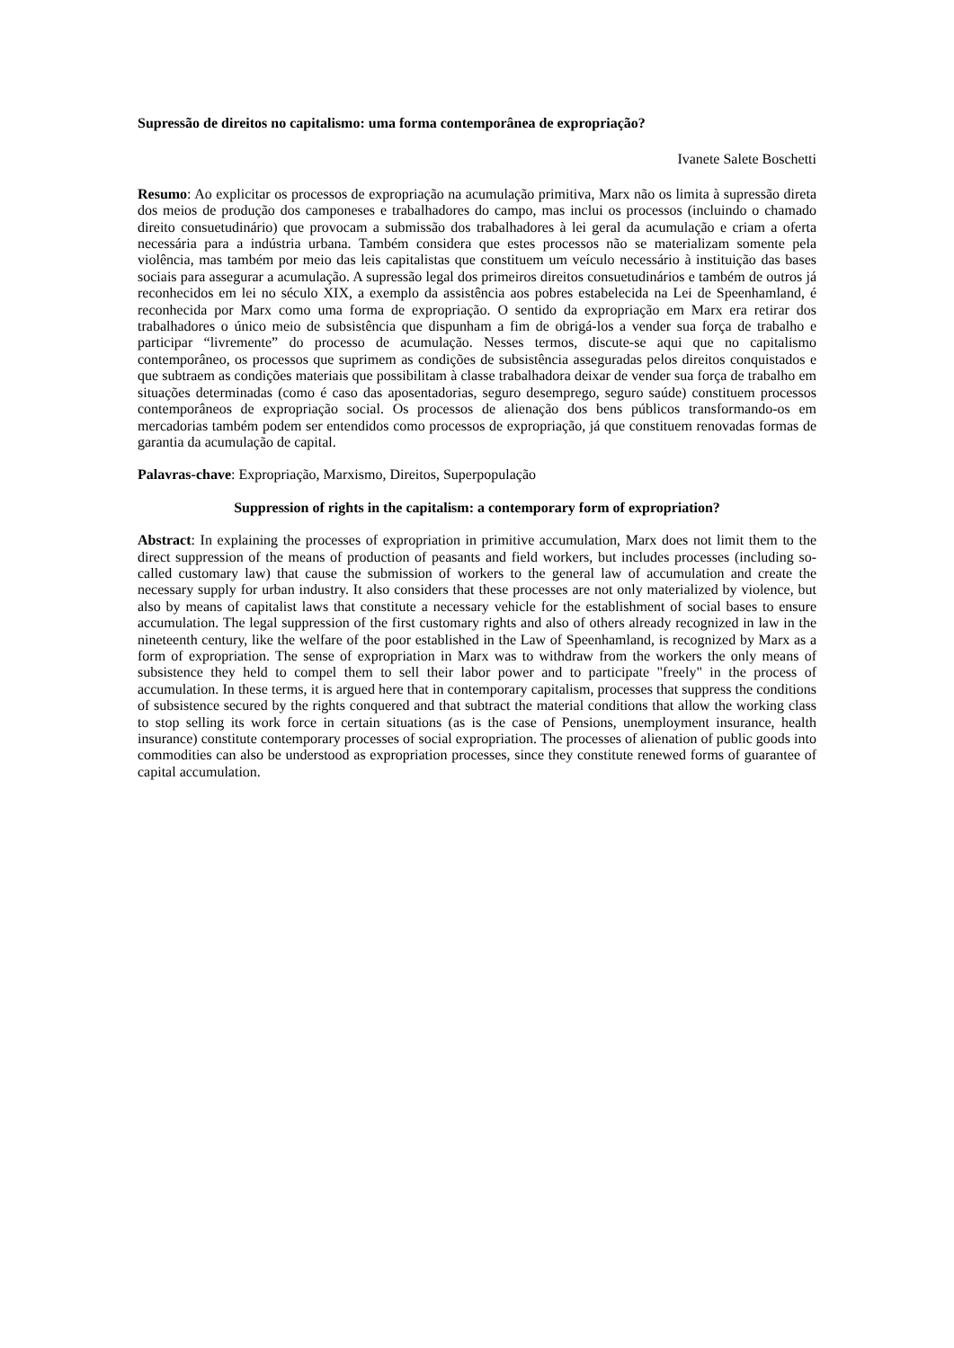Supressão de direitos no capitalismo: uma forma contemporânea de expropriação?
Ivanete Salete Boschetti
Resumo: Ao explicitar os processos de expropriação na acumulação primitiva, Marx não os limita à supressão direta dos meios de produção dos camponeses e trabalhadores do campo, mas inclui os processos (incluindo o chamado direito consuetudinário) que provocam a submissão dos trabalhadores à lei geral da acumulação e criam a oferta necessária para a indústria urbana. Também considera que estes processos não se materializam somente pela violência, mas também por meio das leis capitalistas que constituem um veículo necessário à instituição das bases sociais para assegurar a acumulação. A supressão legal dos primeiros direitos consuetudinários e também de outros já reconhecidos em lei no século XIX, a exemplo da assistência aos pobres estabelecida na Lei de Speenhamland, é reconhecida por Marx como uma forma de expropriação. O sentido da expropriação em Marx era retirar dos trabalhadores o único meio de subsistência que dispunham a fim de obrigá-los a vender sua força de trabalho e participar “livremente” do processo de acumulação. Nesses termos, discute-se aqui que no capitalismo contemporâneo, os processos que suprimem as condições de subsistência asseguradas pelos direitos conquistados e que subtraem as condições materiais que possibilitam à classe trabalhadora deixar de vender sua força de trabalho em situações determinadas (como é caso das aposentadorias, seguro desemprego, seguro saúde) constituem processos contemporâneos de expropriação social. Os processos de alienação dos bens públicos transformando-os em mercadorias também podem ser entendidos como processos de expropriação, já que constituem renovadas formas de garantia da acumulação de capital.
Palavras-chave: Expropriação, Marxismo, Direitos, Superpopulação
Suppression of rights in the capitalism: a contemporary form of expropriation?
Abstract: In explaining the processes of expropriation in primitive accumulation, Marx does not limit them to the direct suppression of the means of production of peasants and field workers, but includes processes (including so-called customary law) that cause the submission of workers to the general law of accumulation and create the necessary supply for urban industry. It also considers that these processes are not only materialized by violence, but also by means of capitalist laws that constitute a necessary vehicle for the establishment of social bases to ensure accumulation. The legal suppression of the first customary rights and also of others already recognized in law in the nineteenth century, like the welfare of the poor established in the Law of Speenhamland, is recognized by Marx as a form of expropriation. The sense of expropriation in Marx was to withdraw from the workers the only means of subsistence they held to compel them to sell their labor power and to participate "freely" in the process of accumulation. In these terms, it is argued here that in contemporary capitalism, processes that suppress the conditions of subsistence secured by the rights conquered and that subtract the material conditions that allow the working class to stop selling its work force in certain situations (as is the case of Pensions, unemployment insurance, health insurance) constitute contemporary processes of social expropriation. The processes of alienation of public goods into commodities can also be understood as expropriation processes, since they constitute renewed forms of guarantee of capital accumulation.